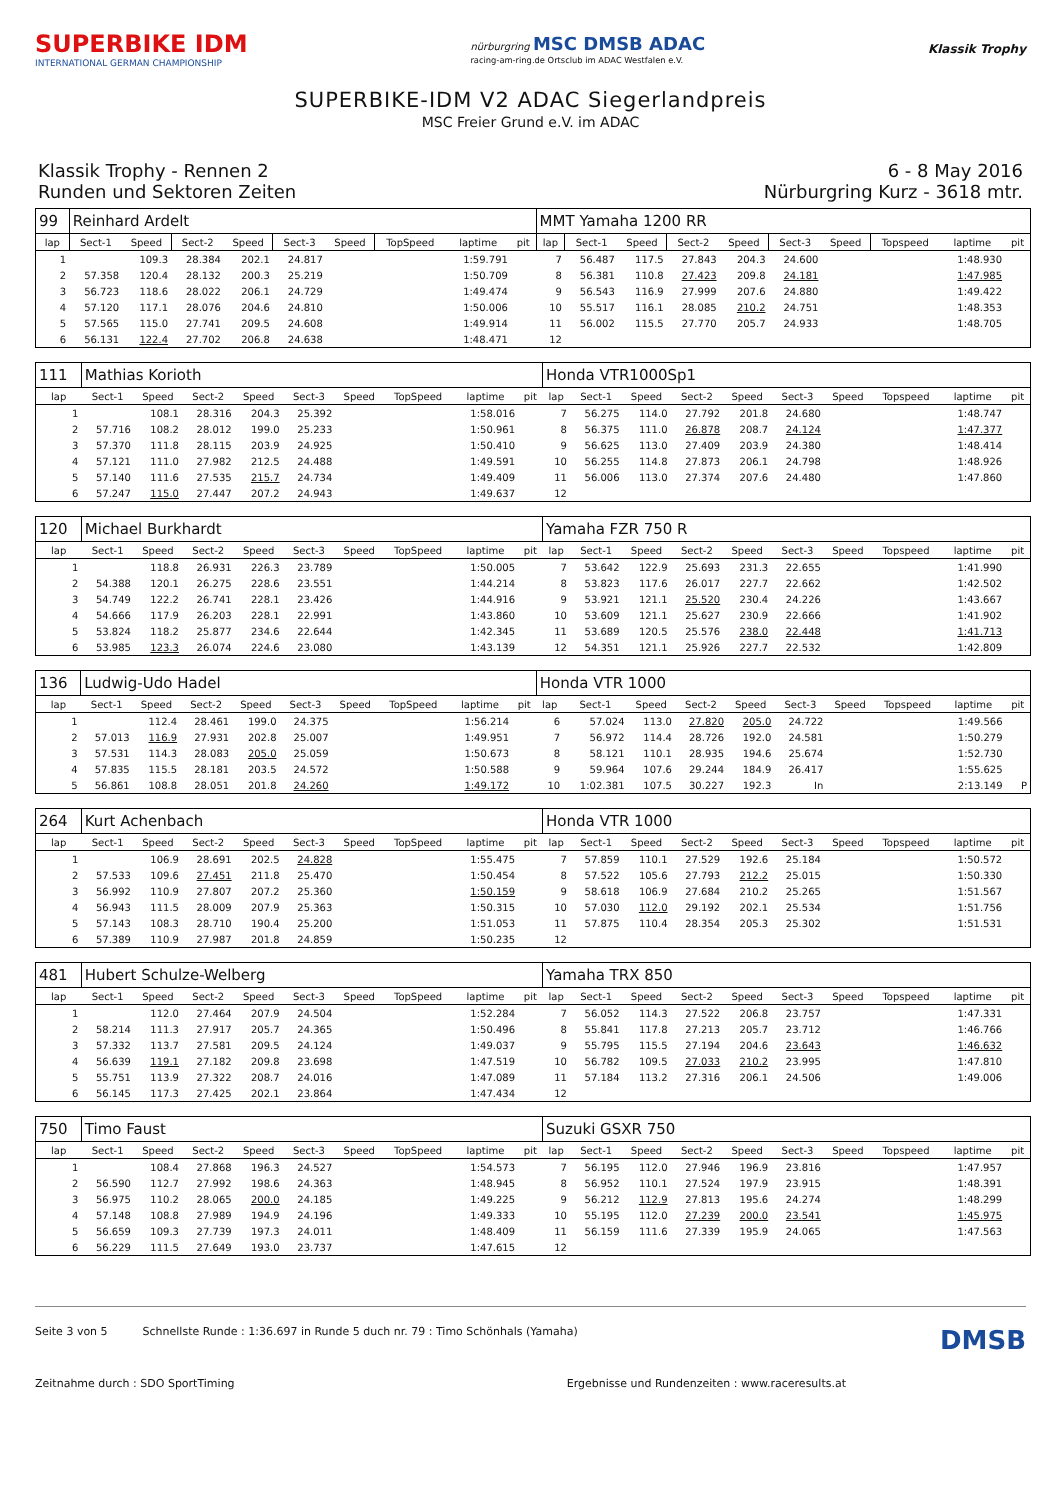SUPERBIKE IDM
INTERNATIONAL GERMAN CHAMPIONSHIP
nürburgring MSC DMSB ADAC
racing-am-ring.de Ortsclub im ADAC Westfalen e.V.
Klassik Trophy
SUPERBIKE-IDM V2 ADAC Siegerlandpreis
MSC Freier Grund e.V. im ADAC
Klassik Trophy - Rennen 2
Runden und Sektoren Zeiten
6 - 8 May 2016
Nürburgring Kurz - 3618 mtr.
| 99 | Reinhard Ardelt | | | | | | | | | MMT Yamaha 1200 RR | | | | | | | | | |
| lap | Sect-1 | Speed | Sect-2 | Speed | Sect-3 | Speed | TopSpeed | laptime | pit | lap | Sect-1 | Speed | Sect-2 | Speed | Sect-3 | Speed | Topspeed | laptime | pit |
| 1 | | 109.3 | 28.384 | 202.1 | 24.817 | | | 1:59.791 | | 7 | 56.487 | 117.5 | 27.843 | 204.3 | 24.600 | | | 1:48.930 | |
| 2 | 57.358 | 120.4 | 28.132 | 200.3 | 25.219 | | | 1:50.709 | | 8 | 56.381 | 110.8 | 27.423 | 209.8 | 24.181 | | | 1:47.985 | |
| 3 | 56.723 | 118.6 | 28.022 | 206.1 | 24.729 | | | 1:49.474 | | 9 | 56.543 | 116.9 | 27.999 | 207.6 | 24.880 | | | 1:49.422 | |
| 4 | 57.120 | 117.1 | 28.076 | 204.6 | 24.810 | | | 1:50.006 | | 10 | 55.517 | 116.1 | 28.085 | 210.2 | 24.751 | | | 1:48.353 | |
| 5 | 57.565 | 115.0 | 27.741 | 209.5 | 24.608 | | | 1:49.914 | | 11 | 56.002 | 115.5 | 27.770 | 205.7 | 24.933 | | | 1:48.705 | |
| 6 | 56.131 | 122.4 | 27.702 | 206.8 | 24.638 | | | 1:48.471 | | 12 | | | | | | | | | |
| 111 | Mathias Korioth | | | | | | | | | Honda VTR1000Sp1 | | | | | | | | | |
| lap | Sect-1 | Speed | Sect-2 | Speed | Sect-3 | Speed | TopSpeed | laptime | pit | lap | Sect-1 | Speed | Sect-2 | Speed | Sect-3 | Speed | Topspeed | laptime | pit |
| 1 | | 108.1 | 28.316 | 204.3 | 25.392 | | | 1:58.016 | | 7 | 56.275 | 114.0 | 27.792 | 201.8 | 24.680 | | | 1:48.747 | |
| 2 | 57.716 | 108.2 | 28.012 | 199.0 | 25.233 | | | 1:50.961 | | 8 | 56.375 | 111.0 | 26.878 | 208.7 | 24.124 | | | 1:47.377 | |
| 3 | 57.370 | 111.8 | 28.115 | 203.9 | 24.925 | | | 1:50.410 | | 9 | 56.625 | 113.0 | 27.409 | 203.9 | 24.380 | | | 1:48.414 | |
| 4 | 57.121 | 111.0 | 27.982 | 212.5 | 24.488 | | | 1:49.591 | | 10 | 56.255 | 114.8 | 27.873 | 206.1 | 24.798 | | | 1:48.926 | |
| 5 | 57.140 | 111.6 | 27.535 | 215.7 | 24.734 | | | 1:49.409 | | 11 | 56.006 | 113.0 | 27.374 | 207.6 | 24.480 | | | 1:47.860 | |
| 6 | 57.247 | 115.0 | 27.447 | 207.2 | 24.943 | | | 1:49.637 | | 12 | | | | | | | | | |
| 120 | Michael Burkhardt | | | | | | | | | Yamaha FZR 750 R | | | | | | | | | |
| lap | Sect-1 | Speed | Sect-2 | Speed | Sect-3 | Speed | TopSpeed | laptime | pit | lap | Sect-1 | Speed | Sect-2 | Speed | Sect-3 | Speed | Topspeed | laptime | pit |
| 1 | | 118.8 | 26.931 | 226.3 | 23.789 | | | 1:50.005 | | 7 | 53.642 | 122.9 | 25.693 | 231.3 | 22.655 | | | 1:41.990 | |
| 2 | 54.388 | 120.1 | 26.275 | 228.6 | 23.551 | | | 1:44.214 | | 8 | 53.823 | 117.6 | 26.017 | 227.7 | 22.662 | | | 1:42.502 | |
| 3 | 54.749 | 122.2 | 26.741 | 228.1 | 23.426 | | | 1:44.916 | | 9 | 53.921 | 121.1 | 25.520 | 230.4 | 24.226 | | | 1:43.667 | |
| 4 | 54.666 | 117.9 | 26.203 | 228.1 | 22.991 | | | 1:43.860 | | 10 | 53.609 | 121.1 | 25.627 | 230.9 | 22.666 | | | 1:41.902 | |
| 5 | 53.824 | 118.2 | 25.877 | 234.6 | 22.644 | | | 1:42.345 | | 11 | 53.689 | 120.5 | 25.576 | 238.0 | 22.448 | | | 1:41.713 | |
| 6 | 53.985 | 123.3 | 26.074 | 224.6 | 23.080 | | | 1:43.139 | | 12 | 54.351 | 121.1 | 25.926 | 227.7 | 22.532 | | | 1:42.809 | |
| 136 | Ludwig-Udo Hadel | | | | | | | | | Honda VTR 1000 | | | | | | | | | |
| lap | Sect-1 | Speed | Sect-2 | Speed | Sect-3 | Speed | TopSpeed | laptime | pit | lap | Sect-1 | Speed | Sect-2 | Speed | Sect-3 | Speed | Topspeed | laptime | pit |
| 1 | | 112.4 | 28.461 | 199.0 | 24.375 | | | 1:56.214 | | 6 | 57.024 | 113.0 | 27.820 | 205.0 | 24.722 | | | 1:49.566 | |
| 2 | 57.013 | 116.9 | 27.931 | 202.8 | 25.007 | | | 1:49.951 | | 7 | 56.972 | 114.4 | 28.726 | 192.0 | 24.581 | | | 1:50.279 | |
| 3 | 57.531 | 114.3 | 28.083 | 205.0 | 25.059 | | | 1:50.673 | | 8 | 58.121 | 110.1 | 28.935 | 194.6 | 25.674 | | | 1:52.730 | |
| 4 | 57.835 | 115.5 | 28.181 | 203.5 | 24.572 | | | 1:50.588 | | 9 | 59.964 | 107.6 | 29.244 | 184.9 | 26.417 | | | 1:55.625 | |
| 5 | 56.861 | 108.8 | 28.051 | 201.8 | 24.260 | | | 1:49.172 | | 10 | 1:02.381 | 107.5 | 30.227 | 192.3 | In | | | 2:13.149 | P |
| 264 | Kurt Achenbach | | | | | | | | | Honda VTR 1000 | | | | | | | | | |
| lap | Sect-1 | Speed | Sect-2 | Speed | Sect-3 | Speed | TopSpeed | laptime | pit | lap | Sect-1 | Speed | Sect-2 | Speed | Sect-3 | Speed | Topspeed | laptime | pit |
| 1 | | 106.9 | 28.691 | 202.5 | 24.828 | | | 1:55.475 | | 7 | 57.859 | 110.1 | 27.529 | 192.6 | 25.184 | | | 1:50.572 | |
| 2 | 57.533 | 109.6 | 27.451 | 211.8 | 25.470 | | | 1:50.454 | | 8 | 57.522 | 105.6 | 27.793 | 212.2 | 25.015 | | | 1:50.330 | |
| 3 | 56.992 | 110.9 | 27.807 | 207.2 | 25.360 | | | 1:50.159 | | 9 | 58.618 | 106.9 | 27.684 | 210.2 | 25.265 | | | 1:51.567 | |
| 4 | 56.943 | 111.5 | 28.009 | 207.9 | 25.363 | | | 1:50.315 | | 10 | 57.030 | 112.0 | 29.192 | 202.1 | 25.534 | | | 1:51.756 | |
| 5 | 57.143 | 108.3 | 28.710 | 190.4 | 25.200 | | | 1:51.053 | | 11 | 57.875 | 110.4 | 28.354 | 205.3 | 25.302 | | | 1:51.531 | |
| 6 | 57.389 | 110.9 | 27.987 | 201.8 | 24.859 | | | 1:50.235 | | 12 | | | | | | | | | |
| 481 | Hubert Schulze-Welberg | | | | | | | | | Yamaha TRX 850 | | | | | | | | | |
| lap | Sect-1 | Speed | Sect-2 | Speed | Sect-3 | Speed | TopSpeed | laptime | pit | lap | Sect-1 | Speed | Sect-2 | Speed | Sect-3 | Speed | Topspeed | laptime | pit |
| 1 | | 112.0 | 27.464 | 207.9 | 24.504 | | | 1:52.284 | | 7 | 56.052 | 114.3 | 27.522 | 206.8 | 23.757 | | | 1:47.331 | |
| 2 | 58.214 | 111.3 | 27.917 | 205.7 | 24.365 | | | 1:50.496 | | 8 | 55.841 | 117.8 | 27.213 | 205.7 | 23.712 | | | 1:46.766 | |
| 3 | 57.332 | 113.7 | 27.581 | 209.5 | 24.124 | | | 1:49.037 | | 9 | 55.795 | 115.5 | 27.194 | 204.6 | 23.643 | | | 1:46.632 | |
| 4 | 56.639 | 119.1 | 27.182 | 209.8 | 23.698 | | | 1:47.519 | | 10 | 56.782 | 109.5 | 27.033 | 210.2 | 23.995 | | | 1:47.810 | |
| 5 | 55.751 | 113.9 | 27.322 | 208.7 | 24.016 | | | 1:47.089 | | 11 | 57.184 | 113.2 | 27.316 | 206.1 | 24.506 | | | 1:49.006 | |
| 6 | 56.145 | 117.3 | 27.425 | 202.1 | 23.864 | | | 1:47.434 | | 12 | | | | | | | | | |
| 750 | Timo Faust | | | | | | | | | Suzuki GSXR 750 | | | | | | | | | |
| lap | Sect-1 | Speed | Sect-2 | Speed | Sect-3 | Speed | TopSpeed | laptime | pit | lap | Sect-1 | Speed | Sect-2 | Speed | Sect-3 | Speed | Topspeed | laptime | pit |
| 1 | | 108.4 | 27.868 | 196.3 | 24.527 | | | 1:54.573 | | 7 | 56.195 | 112.0 | 27.946 | 196.9 | 23.816 | | | 1:47.957 | |
| 2 | 56.590 | 112.7 | 27.992 | 198.6 | 24.363 | | | 1:48.945 | | 8 | 56.952 | 110.1 | 27.524 | 197.9 | 23.915 | | | 1:48.391 | |
| 3 | 56.975 | 110.2 | 28.065 | 200.0 | 24.185 | | | 1:49.225 | | 9 | 56.212 | 112.9 | 27.813 | 195.6 | 24.274 | | | 1:48.299 | |
| 4 | 57.148 | 108.8 | 27.989 | 194.9 | 24.196 | | | 1:49.333 | | 10 | 55.195 | 112.0 | 27.239 | 200.0 | 23.541 | | | 1:45.975 | |
| 5 | 56.659 | 109.3 | 27.739 | 197.3 | 24.011 | | | 1:48.409 | | 11 | 56.159 | 111.6 | 27.339 | 195.9 | 24.065 | | | 1:47.563 | |
| 6 | 56.229 | 111.5 | 27.649 | 193.0 | 23.737 | | | 1:47.615 | | 12 | | | | | | | | | |
Seite 3 von 5 Schnellste Runde : 1:36.697 in Runde 5 duch nr. 79 : Timo Schönhals (Yamaha) DMSB
Zeitnahme durch : SDO SportTiming Ergebnisse und Rundenzeiten : www.raceresults.at